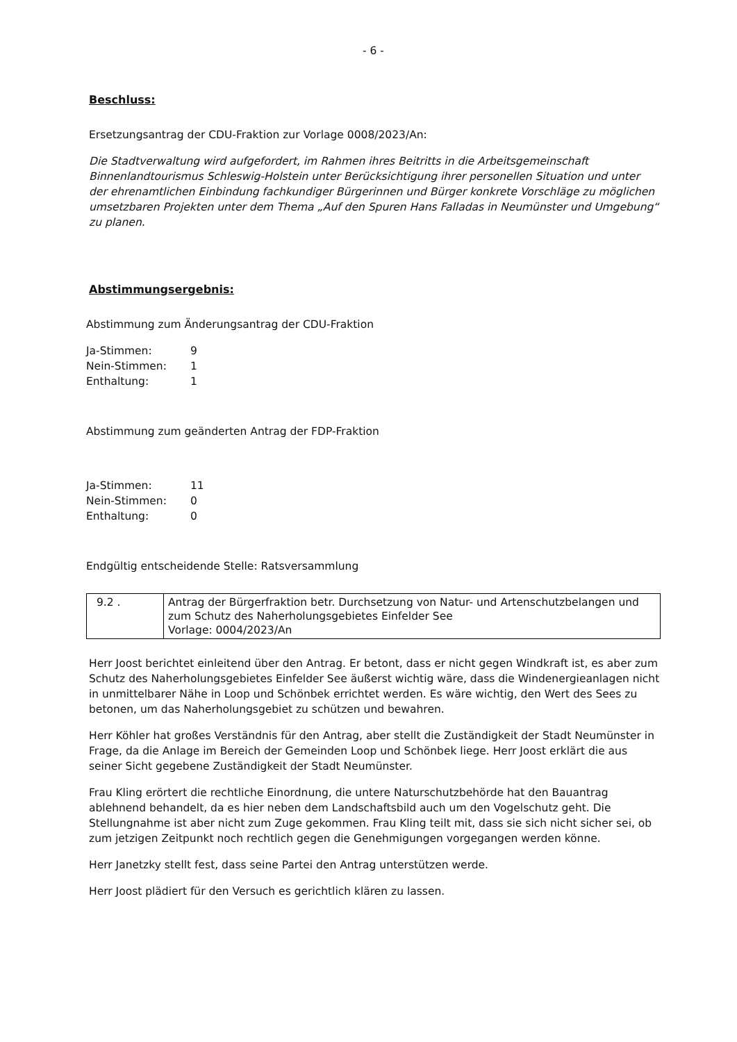- 6 -
Beschluss:
Ersetzungsantrag der CDU-Fraktion zur Vorlage 0008/2023/An:
Die Stadtverwaltung wird aufgefordert, im Rahmen ihres Beitritts in die Arbeitsgemeinschaft Binnenlandtourismus Schleswig-Holstein unter Berücksichtigung ihrer personellen Situation und unter der ehrenamtlichen Einbindung fachkundiger Bürgerinnen und Bürger konkrete Vorschläge zu möglichen umsetzbaren Projekten unter dem Thema „Auf den Spuren Hans Falladas in Neumünster und Umgebung“ zu planen.
Abstimmungsergebnis:
Abstimmung zum Änderungsantrag der CDU-Fraktion
Ja-Stimmen: 9
Nein-Stimmen: 1
Enthaltung: 1
Abstimmung zum geänderten Antrag der FDP-Fraktion
Ja-Stimmen: 11
Nein-Stimmen: 0
Enthaltung: 0
Endgültig entscheidende Stelle: Ratsversammlung
| 9.2 . | Antrag der Bürgerfraktion betr. Durchsetzung von Natur- und Artenschutzbelangen und zum Schutz des Naherholungsgebietes Einfelder See Vorlage: 0004/2023/An |
Herr Joost berichtet einleitend über den Antrag. Er betont, dass er nicht gegen Windkraft ist, es aber zum Schutz des Naherholungsgebietes Einfelder See äußerst wichtig wäre, dass die Windenergieanlagen nicht in unmittelbarer Nähe in Loop und Schönbek errichtet werden. Es wäre wichtig, den Wert des Sees zu betonen, um das Naherholungsgebiet zu schützen und bewahren.
Herr Köhler hat großes Verständnis für den Antrag, aber stellt die Zuständigkeit der Stadt Neumünster in Frage, da die Anlage im Bereich der Gemeinden Loop und Schönbek liege. Herr Joost erklärt die aus seiner Sicht gegebene Zuständigkeit der Stadt Neumünster.
Frau Kling erörtert die rechtliche Einordnung, die untere Naturschutzbehörde hat den Bauantrag ablehnend behandelt, da es hier neben dem Landschaftsbild auch um den Vogelschutz geht. Die Stellungnahme ist aber nicht zum Zuge gekommen. Frau Kling teilt mit, dass sie sich nicht sicher sei, ob zum jetzigen Zeitpunkt noch rechtlich gegen die Genehmigungen vorgegangen werden könne.
Herr Janetzky stellt fest, dass seine Partei den Antrag unterstützen werde.
Herr Joost plädiert für den Versuch es gerichtlich klären zu lassen.